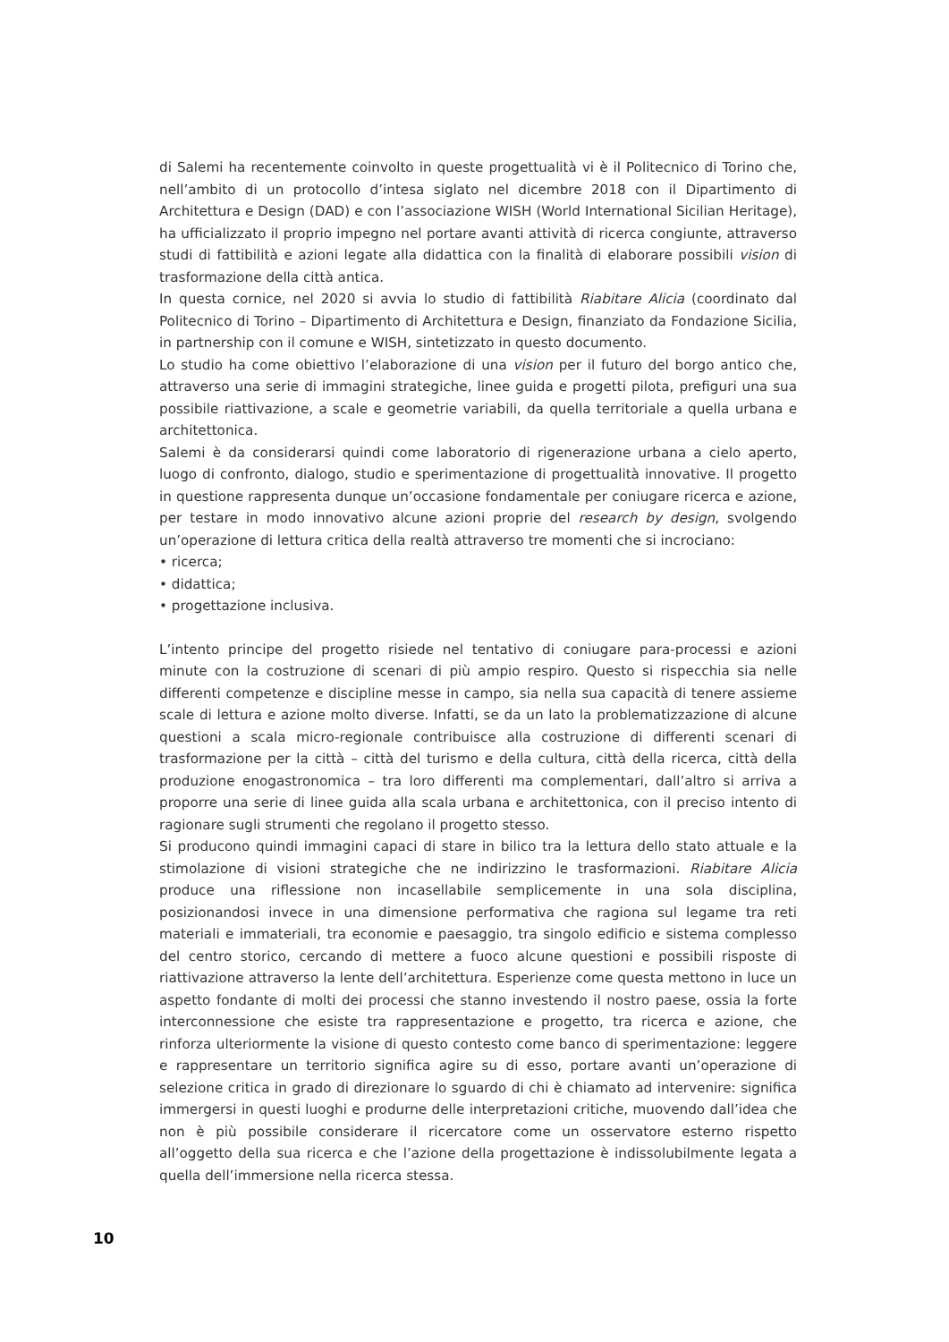di Salemi ha recentemente coinvolto in queste progettualità vi è il Politecnico di Torino che, nell’ambito di un protocollo d’intesa siglato nel dicembre 2018 con il Dipartimento di Architettura e Design (DAD) e con l’associazione WISH (World International Sicilian Heritage), ha ufficializzato il proprio impegno nel portare avanti attività di ricerca congiunte, attraverso studi di fattibilità e azioni legate alla didattica con la finalità di elaborare possibili vision di trasformazione della città antica.
In questa cornice, nel 2020 si avvia lo studio di fattibilità Riabitare Alicia (coordinato dal Politecnico di Torino – Dipartimento di Architettura e Design, finanziato da Fondazione Sicilia, in partnership con il comune e WISH, sintetizzato in questo documento.
Lo studio ha come obiettivo l’elaborazione di una vision per il futuro del borgo antico che, attraverso una serie di immagini strategiche, linee guida e progetti pilota, prefiguri una sua possibile riattivazione, a scale e geometrie variabili, da quella territoriale a quella urbana e architettonica.
Salemi è da considerarsi quindi come laboratorio di rigenerazione urbana a cielo aperto, luogo di confronto, dialogo, studio e sperimentazione di progettualità innovative. Il progetto in questione rappresenta dunque un’occasione fondamentale per coniugare ricerca e azione, per testare in modo innovativo alcune azioni proprie del research by design, svolgendo un’operazione di lettura critica della realtà attraverso tre momenti che si incrociano:
• ricerca;
• didattica;
• progettazione inclusiva.
L’intento principe del progetto risiede nel tentativo di coniugare para-processi e azioni minute con la costruzione di scenari di più ampio respiro. Questo si rispecchia sia nelle differenti competenze e discipline messe in campo, sia nella sua capacità di tenere assieme scale di lettura e azione molto diverse. Infatti, se da un lato la problematizzazione di alcune questioni a scala micro-regionale contribuisce alla costruzione di differenti scenari di trasformazione per la città – città del turismo e della cultura, città della ricerca, città della produzione enogastronomica – tra loro differenti ma complementari, dall’altro si arriva a proporre una serie di linee guida alla scala urbana e architettonica, con il preciso intento di ragionare sugli strumenti che regolano il progetto stesso.
Si producono quindi immagini capaci di stare in bilico tra la lettura dello stato attuale e la stimolazione di visioni strategiche che ne indirizzino le trasformazioni. Riabitare Alicia produce una riflessione non incasellabile semplicemente in una sola disciplina, posizionandosi invece in una dimensione performativa che ragiona sul legame tra reti materiali e immateriali, tra economie e paesaggio, tra singolo edificio e sistema complesso del centro storico, cercando di mettere a fuoco alcune questioni e possibili risposte di riattivazione attraverso la lente dell’architettura. Esperienze come questa mettono in luce un aspetto fondante di molti dei processi che stanno investendo il nostro paese, ossia la forte interconnessione che esiste tra rappresentazione e progetto, tra ricerca e azione, che rinforza ulteriormente la visione di questo contesto come banco di sperimentazione: leggere e rappresentare un territorio significa agire su di esso, portare avanti un’operazione di selezione critica in grado di direzionare lo sguardo di chi è chiamato ad intervenire: significa immergersi in questi luoghi e produrne delle interpretazioni critiche, muovendo dall’idea che non è più possibile considerare il ricercatore come un osservatore esterno rispetto all’oggetto della sua ricerca e che l’azione della progettazione è indissolubilmente legata a quella dell’immersione nella ricerca stessa.
10